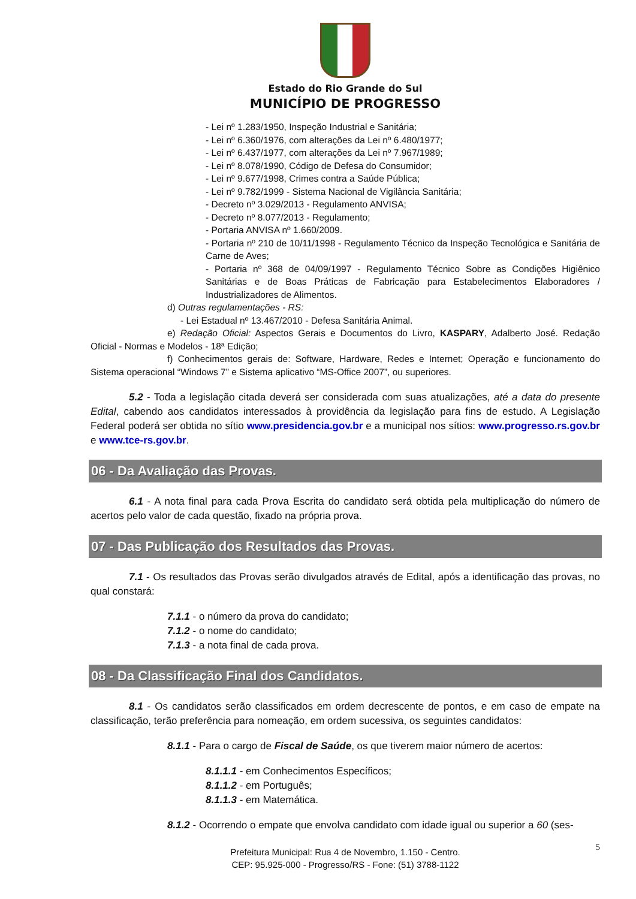Estado do Rio Grande do Sul
MUNICÍPIO DE PROGRESSO
- Lei nº 1.283/1950, Inspeção Industrial e Sanitária;
- Lei nº 6.360/1976, com alterações da Lei nº 6.480/1977;
- Lei nº 6.437/1977, com alterações da Lei nº 7.967/1989;
- Lei nº 8.078/1990, Código de Defesa do Consumidor;
- Lei nº 9.677/1998, Crimes contra a Saúde Pública;
- Lei nº 9.782/1999 - Sistema Nacional de Vigilância Sanitária;
- Decreto nº 3.029/2013 - Regulamento ANVISA;
- Decreto nº 8.077/2013 - Regulamento;
- Portaria ANVISA nº 1.660/2009.
- Portaria nº 210 de 10/11/1998 - Regulamento Técnico da Inspeção Tecnológica e Sanitária de Carne de Aves;
- Portaria nº 368 de 04/09/1997 - Regulamento Técnico Sobre as Condições Higiênico Sanitárias e de Boas Práticas de Fabricação para Estabelecimentos Elaboradores / Industrializadores de Alimentos.
d) Outras regulamentações - RS:
- Lei Estadual nº 13.467/2010 - Defesa Sanitária Animal.
e) Redação Oficial: Aspectos Gerais e Documentos do Livro, KASPARY, Adalberto José. Redação Oficial - Normas e Modelos - 18ª Edição;
f) Conhecimentos gerais de: Software, Hardware, Redes e Internet; Operação e funcionamento do Sistema operacional “Windows 7” e Sistema aplicativo “MS-Office 2007”, ou superiores.
5.2 - Toda a legislação citada deverá ser considerada com suas atualizações, até a data do presente Edital, cabendo aos candidatos interessados à providência da legislação para fins de estudo. A Legislação Federal poderá ser obtida no sítio www.presidencia.gov.br e a municipal nos sítios: www.progresso.rs.gov.br e www.tce-rs.gov.br.
06 - Da Avaliação das Provas.
6.1 - A nota final para cada Prova Escrita do candidato será obtida pela multiplicação do número de acertos pelo valor de cada questão, fixado na própria prova.
07 - Das Publicação dos Resultados das Provas.
7.1 - Os resultados das Provas serão divulgados através de Edital, após a identificação das provas, no qual constará:
7.1.1 - o número da prova do candidato;
7.1.2 - o nome do candidato;
7.1.3 - a nota final de cada prova.
08 - Da Classificação Final dos Candidatos.
8.1 - Os candidatos serão classificados em ordem decrescente de pontos, e em caso de empate na classificação, terão preferência para nomeação, em ordem sucessiva, os seguintes candidatos:
8.1.1 - Para o cargo de Fiscal de Saúde, os que tiverem maior número de acertos:
8.1.1.1 - em Conhecimentos Específicos;
8.1.1.2 - em Português;
8.1.1.3 - em Matemática.
8.1.2 - Ocorrendo o empate que envolva candidato com idade igual ou superior a 60 (ses-
5
Prefeitura Municipal: Rua 4 de Novembro, 1.150 - Centro.
CEP: 95.925-000 - Progresso/RS - Fone: (51) 3788-1122